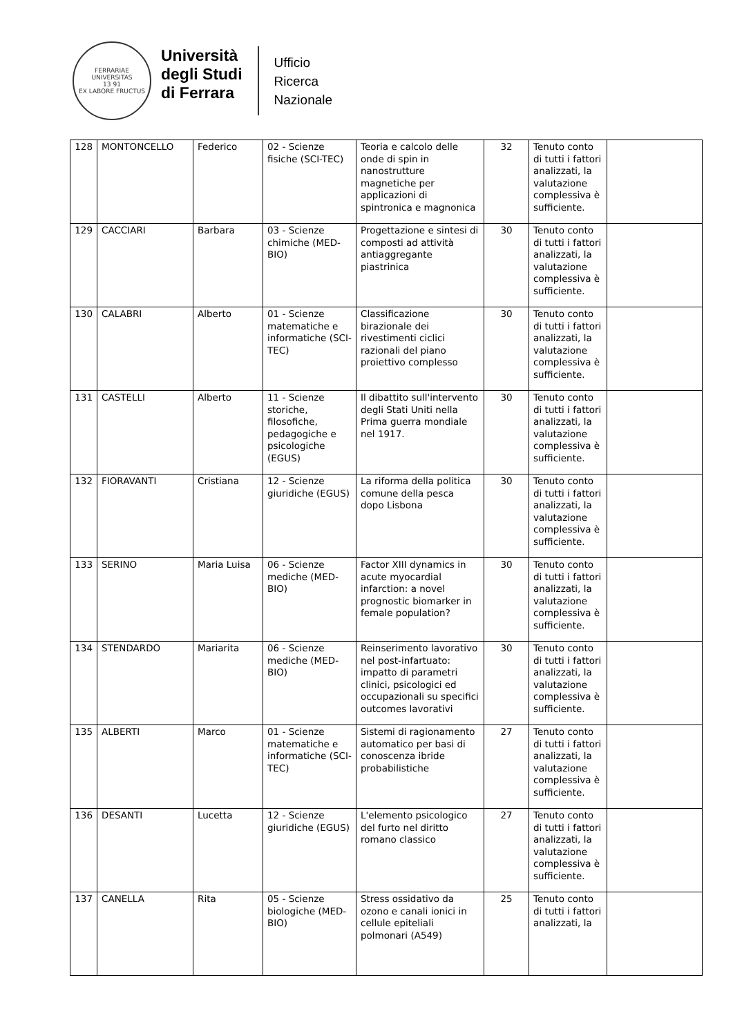FERRARIAE UNIVERSITAS
13 91
EX LABORE FRUCTUS
Università
degli Studi
di Ferrara
Ufficio
Ricerca
Nazionale
| 128 | MONTONCELLO | Federico | 02 - Scienze fisiche (SCI-TEC) | Teoria e calcolo delle onde di spin in nanostrutture magnetiche per applicazioni di spintronica e magnonica | 32 | Tenuto conto di tutti i fattori analizzati, la valutazione complessiva è sufficiente. | |
| 129 | CACCIARI | Barbara | 03 - Scienze chimiche (MED-BIO) | Progettazione e sintesi di composti ad attività antiaggregante piastrinica | 30 | Tenuto conto di tutti i fattori analizzati, la valutazione complessiva è sufficiente. | |
| 130 | CALABRI | Alberto | 01 - Scienze matematiche e informatiche (SCI-TEC) | Classificazione birazionale dei rivestimenti ciclici razionali del piano proiettivo complesso | 30 | Tenuto conto di tutti i fattori analizzati, la valutazione complessiva è sufficiente. | |
| 131 | CASTELLI | Alberto | 11 - Scienze storiche, filosofiche, pedagogiche e psicologiche (EGUS) | Il dibattito sull'intervento degli Stati Uniti nella Prima guerra mondiale nel 1917. | 30 | Tenuto conto di tutti i fattori analizzati, la valutazione complessiva è sufficiente. | |
| 132 | FIORAVANTI | Cristiana | 12 - Scienze giuridiche (EGUS) | La riforma della politica comune della pesca dopo Lisbona | 30 | Tenuto conto di tutti i fattori analizzati, la valutazione complessiva è sufficiente. | |
| 133 | SERINO | Maria Luisa | 06 - Scienze mediche (MED-BIO) | Factor XIII dynamics in acute myocardial infarction: a novel prognostic biomarker in female population? | 30 | Tenuto conto di tutti i fattori analizzati, la valutazione complessiva è sufficiente. | |
| 134 | STENDARDO | Mariarita | 06 - Scienze mediche (MED-BIO) | Reinserimento lavorativo nel post-infartuato: impatto di parametri clinici, psicologici ed occupazionali su specifici outcomes lavorativi | 30 | Tenuto conto di tutti i fattori analizzati, la valutazione complessiva è sufficiente. | |
| 135 | ALBERTI | Marco | 01 - Scienze matematiche e informatiche (SCI-TEC) | Sistemi di ragionamento automatico per basi di conoscenza ibride probabilistiche | 27 | Tenuto conto di tutti i fattori analizzati, la valutazione complessiva è sufficiente. | |
| 136 | DESANTI | Lucetta | 12 - Scienze giuridiche (EGUS) | L'elemento psicologico del furto nel diritto romano classico | 27 | Tenuto conto di tutti i fattori analizzati, la valutazione complessiva è sufficiente. | |
| 137 | CANELLA | Rita | 05 - Scienze biologiche (MED-BIO) | Stress ossidativo da ozono e canali ionici in cellule epiteliali polmonari (A549) | 25 | Tenuto conto di tutti i fattori analizzati, la | |